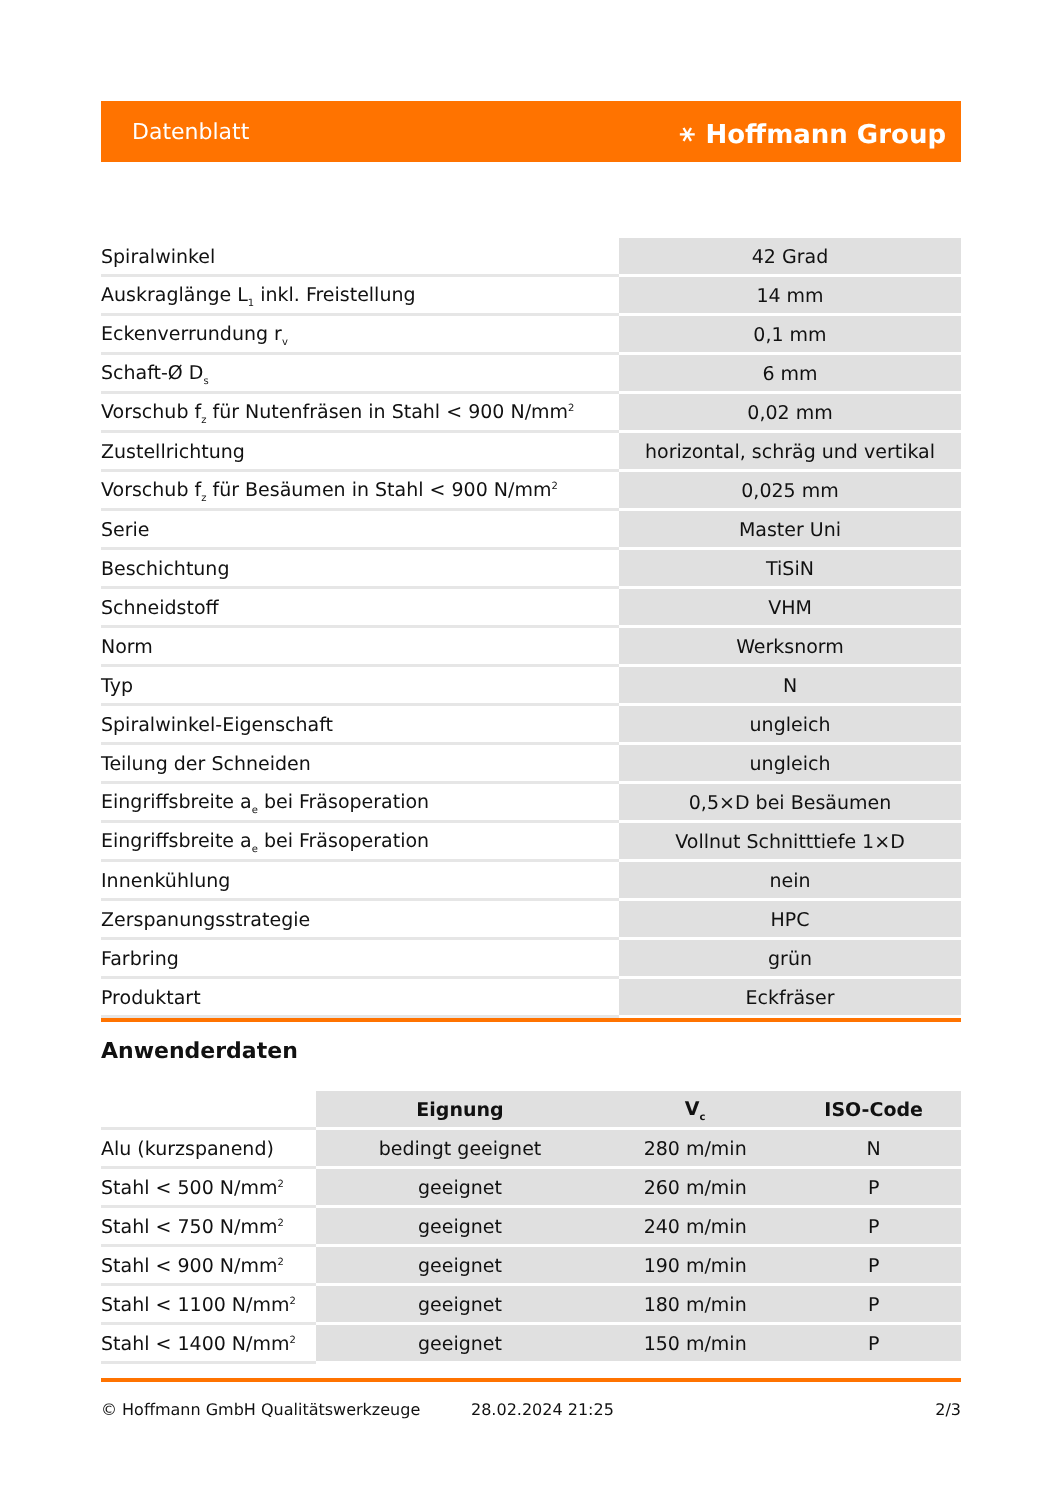Datenblatt ⚹ Hoffmann Group
| Spiralwinkel | 42 Grad |
| Auskraglänge L<sub>1</sub> inkl. Freistellung | 14 mm |
| Eckenverrundung r<sub>v</sub> | 0,1 mm |
| Schaft-Ø D<sub>s</sub> | 6 mm |
| Vorschub f<sub>z</sub> für Nutenfräsen in Stahl < 900 N/mm<sup>2</sup> | 0,02 mm |
| Zustellrichtung | horizontal, schräg und vertikal |
| Vorschub f<sub>z</sub> für Besäumen in Stahl < 900 N/mm<sup>2</sup> | 0,025 mm |
| Serie | Master Uni |
| Beschichtung | TiSiN |
| Schneidstoff | VHM |
| Norm | Werksnorm |
| Typ | N |
| Spiralwinkel-Eigenschaft | ungleich |
| Teilung der Schneiden | ungleich |
| Eingriffsbreite a<sub>e</sub> bei Fräsoperation | 0,5×D bei Besäumen |
| Eingriffsbreite a<sub>e</sub> bei Fräsoperation | Vollnut Schnitttiefe 1×D |
| Innenkühlung | nein |
| Zerspanungsstrategie | HPC |
| Farbring | grün |
| Produktart | Eckfräser |
Anwenderdaten
| | Eignung | V<sub>c</sub> | ISO-Code |
| --- | --- | --- | --- |
| Alu (kurzspanend) | bedingt geeignet | 280 m/min | N |
| Stahl < 500 N/mm<sup>2</sup> | geeignet | 260 m/min | P |
| Stahl < 750 N/mm<sup>2</sup> | geeignet | 240 m/min | P |
| Stahl < 900 N/mm<sup>2</sup> | geeignet | 190 m/min | P |
| Stahl < 1100 N/mm<sup>2</sup> | geeignet | 180 m/min | P |
| Stahl < 1400 N/mm<sup>2</sup> | geeignet | 150 m/min | P |
© Hoffmann GmbH Qualitätswerkzeuge 28.02.2024 21:25 2/3